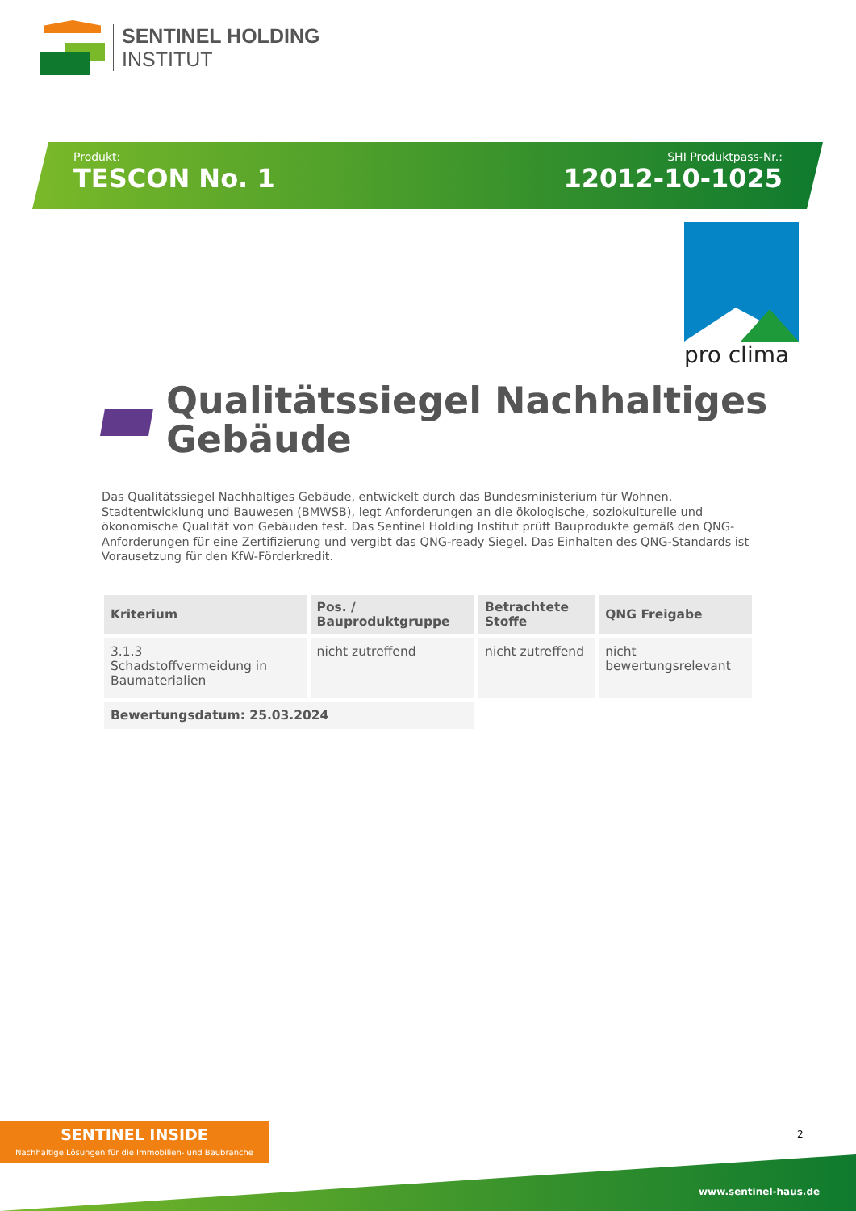SENTINEL HOLDING
INSTITUT
Produkt:
TESCON No. 1
SHI Produktpass-Nr.:
12012-10-1025
pro clima
Qualitätssiegel Nachhaltiges
Gebäude
Das Qualitätssiegel Nachhaltiges Gebäude, entwickelt durch das Bundesministerium für Wohnen, Stadtentwicklung und Bauwesen (BMWSB), legt Anforderungen an die ökologische, soziokulturelle und ökonomische Qualität von Gebäuden fest. Das Sentinel Holding Institut prüft Bauprodukte gemäß den QNG-Anforderungen für eine Zertifizierung und vergibt das QNG-ready Siegel. Das Einhalten des QNG-Standards ist Vorausetzung für den KfW-Förderkredit.
| Kriterium | Pos. / Bauproduktgruppe | Betrachtete Stoffe | QNG Freigabe |
| --- | --- | --- | --- |
| 3.1.3 Schadstoffvermeidung in Baumaterialien | nicht zutreffend | nicht zutreffend | nicht bewertungsrelevant |
| Bewertungsdatum: 25.03.2024 | | | |
SENTINEL INSIDE
Nachhaltige Lösungen für die Immobilien- und Baubranche
2
www.sentinel-haus.de